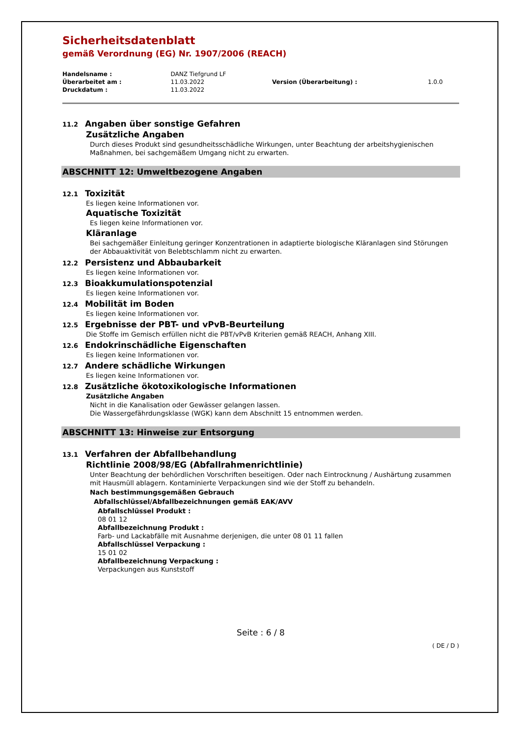Sicherheitsdatenblatt
gemäß Verordnung (EG) Nr. 1907/2006 (REACH)
| Handelsname : | DANZ Tiefgrund LF | | |
| Überarbeitet am : | 11.03.2022 | Version (Überarbeitung) : | 1.0.0 |
| Druckdatum : | 11.03.2022 | | |
11.2 Angaben über sonstige Gefahren
Zusätzliche Angaben
Durch dieses Produkt sind gesundheitsschädliche Wirkungen, unter Beachtung der arbeitshygienischen Maßnahmen, bei sachgemäßem Umgang nicht zu erwarten.
ABSCHNITT 12: Umweltbezogene Angaben
12.1 Toxizität
Es liegen keine Informationen vor.
Aquatische Toxizität
Es liegen keine Informationen vor.
Kläranlage
Bei sachgemäßer Einleitung geringer Konzentrationen in adaptierte biologische Kläranlagen sind Störungen der Abbauaktivität von Belebtschlamm nicht zu erwarten.
12.2 Persistenz und Abbaubarkeit
Es liegen keine Informationen vor.
12.3 Bioakkumulationspotenzial
Es liegen keine Informationen vor.
12.4 Mobilität im Boden
Es liegen keine Informationen vor.
12.5 Ergebnisse der PBT- und vPvB-Beurteilung
Die Stoffe im Gemisch erfüllen nicht die PBT/vPvB Kriterien gemäß REACH, Anhang XIII.
12.6 Endokrinschädliche Eigenschaften
Es liegen keine Informationen vor.
12.7 Andere schädliche Wirkungen
Es liegen keine Informationen vor.
12.8 Zusätzliche ökotoxikologische Informationen
Zusätzliche Angaben
Nicht in die Kanalisation oder Gewässer gelangen lassen.
Die Wassergefährdungsklasse (WGK) kann dem Abschnitt 15 entnommen werden.
ABSCHNITT 13: Hinweise zur Entsorgung
13.1 Verfahren der Abfallbehandlung
Richtlinie 2008/98/EG (Abfallrahmenrichtlinie)
Unter Beachtung der behördlichen Vorschriften beseitigen. Oder nach Eintrocknung / Aushärtung zusammen mit Hausmüll ablagern. Kontaminierte Verpackungen sind wie der Stoff zu behandeln.
Nach bestimmungsgemäßen Gebrauch
Abfallschlüssel/Abfallbezeichnungen gemäß EAK/AVV
Abfallschlüssel Produkt :
08 01 12
Abfallbezeichnung Produkt :
Farb- und Lackabfälle mit Ausnahme derjenigen, die unter 08 01 11 fallen
Abfallschlüssel Verpackung :
15 01 02
Abfallbezeichnung Verpackung :
Verpackungen aus Kunststoff
Seite : 6 / 8
( DE / D )